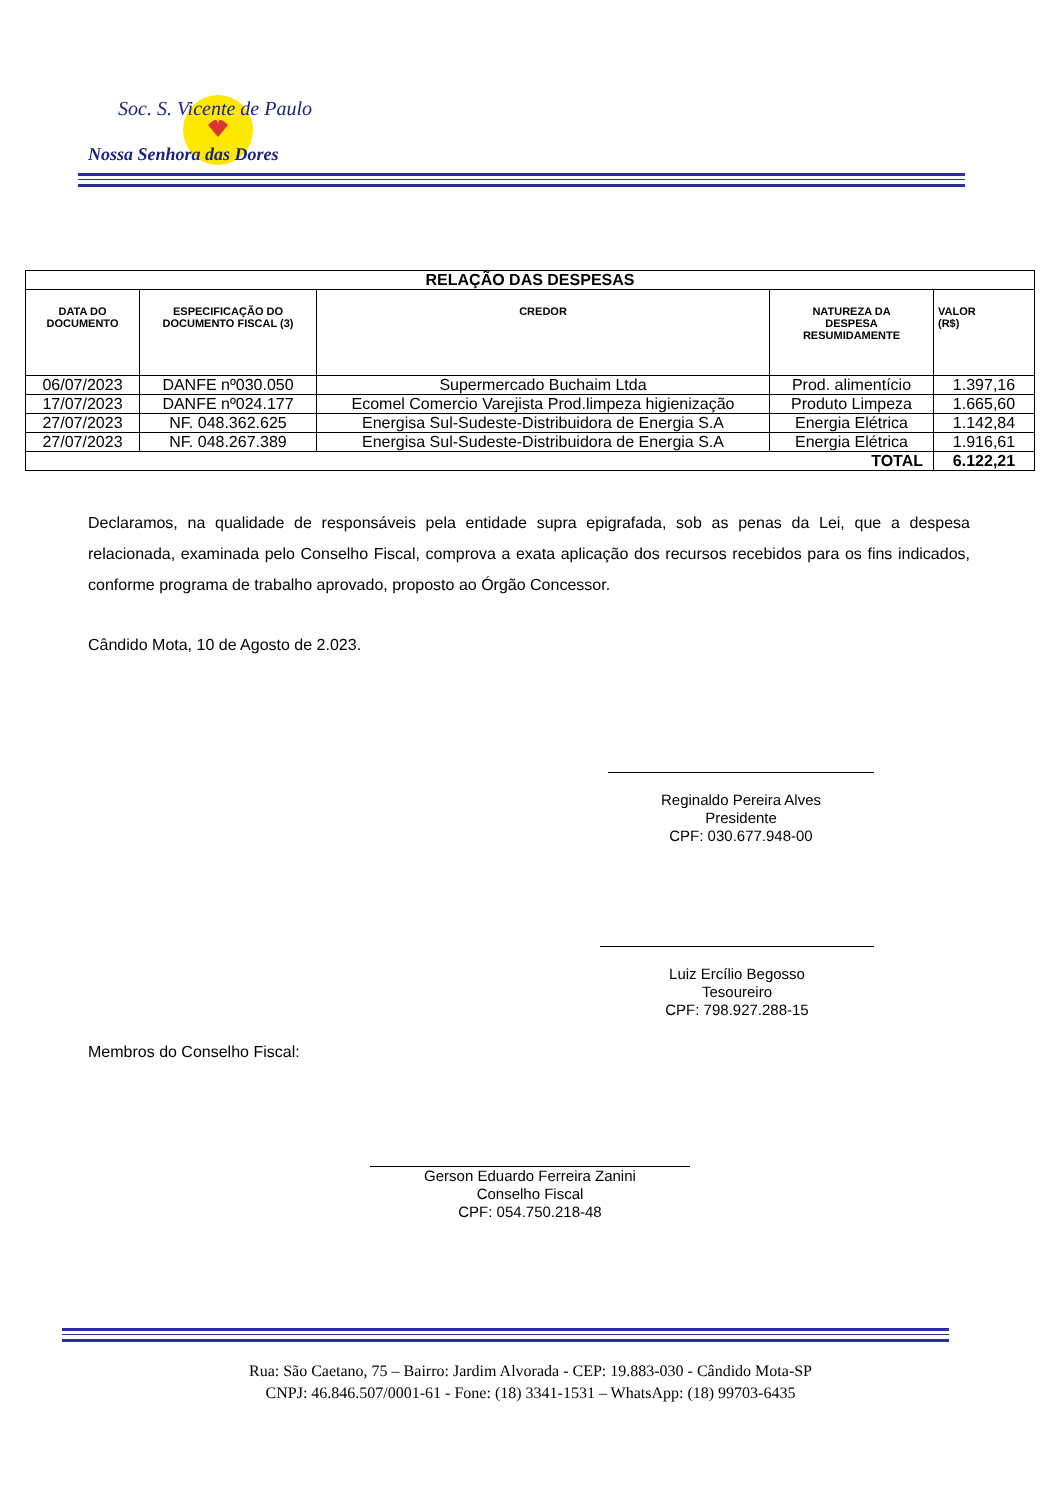Soc. S. Vicente de Paulo
Nossa Senhora das Dores
| RELAÇÃO DAS DESPESAS | | | | |
| --- | --- | --- | --- | --- |
| DATA DO DOCUMENTO | ESPECIFICAÇÃO DO DOCUMENTO FISCAL (3) | CREDOR | NATUREZA DA DESPESA RESUMIDAMENTE | VALOR (R$) |
| 06/07/2023 | DANFE nº030.050 | Supermercado Buchaim Ltda | Prod. alimentício | 1.397,16 |
| 17/07/2023 | DANFE nº024.177 | Ecomel Comercio Varejista Prod.limpeza higienização | Produto Limpeza | 1.665,60 |
| 27/07/2023 | NF. 048.362.625 | Energisa Sul-Sudeste-Distribuidora de Energia S.A | Energia Elétrica | 1.142,84 |
| 27/07/2023 | NF. 048.267.389 | Energisa Sul-Sudeste-Distribuidora de Energia S.A | Energia Elétrica | 1.916,61 |
| TOTAL | | | | 6.122,21 |
Declaramos, na qualidade de responsáveis pela entidade supra epigrafada, sob as penas da Lei, que a despesa relacionada, examinada pelo Conselho Fiscal, comprova a exata aplicação dos recursos recebidos para os fins indicados, conforme programa de trabalho aprovado, proposto ao Órgão Concessor.
Cândido Mota, 10 de Agosto de 2.023.
Reginaldo Pereira Alves
Presidente
CPF: 030.677.948-00
Luiz Ercílio Begosso
Tesoureiro
CPF: 798.927.288-15
Membros do Conselho Fiscal:
Gerson Eduardo Ferreira Zanini
Conselho Fiscal
CPF: 054.750.218-48
Rua: São Caetano, 75 – Bairro: Jardim Alvorada - CEP: 19.883-030 - Cândido Mota-SP
CNPJ: 46.846.507/0001-61 - Fone: (18) 3341-1531 – WhatsApp: (18) 99703-6435